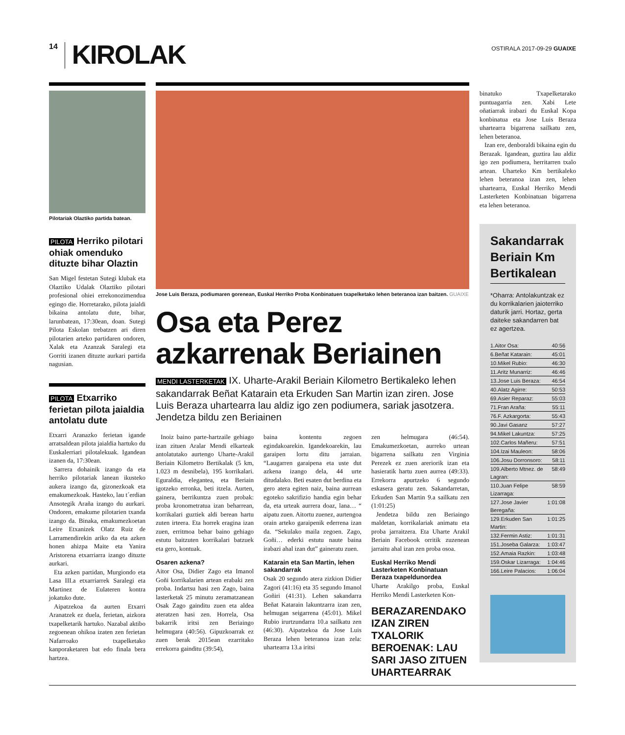14 KIROLAK
OSTIRALA 2017-09-29 GUAIXE
Pilotariak Olaztiko partida batean.
PILOTA Herriko pilotari ohiak omenduko dituzte bihar Olaztin
San Migel festetan Sutegi klubak eta Olaztiko Udalak Olaztiko pilotari profesional ohiei errekonozimendua egingo die. Horretarako, pilota jaialdi bikaina antolatu dute, bihar, larunbatean, 17:30ean, doan. Sutegi Pilota Eskolan trebatzen ari diren pilotarien arteko partidaren ondoren, Xalak eta Azanzak Saralegi eta Gorriti izanen dituzte aurkari partida nagusian.
PILOTA Etxarriko ferietan pilota jaialdia antolatu dute
Etxarri Aranazko ferietan igande arratsaldean pilota jaialdia hartuko du Euskalerriari pilotalekuak. Igandean izanen da, 17:30ean.
Sarrera dohainik izango da eta herriko pilotariak lanean ikusteko aukera izango da, gizonezkoak eta emakumezkoak. Hasteko, lau t´erdian Ansotegik Araña izango du aurkari. Ondoren, emakume pilotarien txanda izango da. Binaka, emakumezkoetan Leire Etxanizek Olatz Ruiz de Larramendirekin ariko da eta azken honen ahizpa Maite eta Yanira Aristorena etxarriarra izango dituzte aurkari.
Eta azken partidan, Murgiondo eta Lasa III.a etxarriarrek Saralegi eta Martinez de Eulateren kontra jokatuko dute.
Aipatzekoa da aurten Etxarri Aranatzek ez duela, ferietan, aizkora txapelketarik hartuko. Nazabal aktibo zegoenean ohikoa izaten zen ferietan Nafarroako txapelketako kanporaketaren bat edo finala bera hartzea.
Jose Luis Beraza, podiumaren gorenean, Euskal Herriko Proba Konbinatuen txapelketako lehen beteranoa izan baitzen. GUAIXE
Osa eta Perez azkarrenak Beriainen
MENDI LASTERKETAK IX. Uharte-Arakil Beriain Kilometro Bertikaleko lehen sakandarrak Beñat Katarain eta Erkuden San Martin izan ziren. Jose Luis Beraza uhartearra lau aldiz igo zen podiumera, sariak jasotzera. Jendetza bildu zen Beriainen
Inoiz baino parte-hartzaile gehiago izan zituen Aralar Mendi elkarteak antolatutako aurtengo Uharte-Arakil Beriain Kilometro Bertikalak (5 km, 1.023 m desnibela), 195 korrikalari. Eguraldia, elegantea, eta Beriain igotzeko erronka, beti itzela. Aurten, gainera, berrikuntza zuen probak: proba kronometratua izan beharrean, korrikalari guztiek aldi berean hartu zuten irteera. Eta horrek eragina izan zuen, erritmoa behar baino gehiago estutu baitzuten korrikalari batzuek eta gero, kontuak.
Osaren azkena?
Aitor Osa, Didier Zago eta Imanol Goñi korrikalarien artean erabaki zen proba. Indartsu hasi zen Zago, baina lasterketak 25 minutu zeramatzanean Osak Zago gainditu zuen eta aldea ateratzen hasi zen. Horrela, Osa bakarrik iritsi zen Beriaingo helmugara (40:56). Gipuzkoarrak ez zuen berak 2015ean ezarritako errekorra gainditu (39:54),
baina kontentu zegoen egindakoarekin. Igandekoarekin, lau garaipen lortu ditu jarraian. “Laugarren garaipena eta uste dut azkena izango dela, 44 urte ditudalako. Beti esaten dut berdina eta gero atera egiten naiz, baina aurrean egoteko sakrifizio handia egin behar da, eta urteak aurrera doaz, lana… “ aipatu zuen. Aitortu zuenez, aurtengoa orain arteko garaipenik ederrena izan da. “Sekulako maila zegoen. Zago, Goñi… ederki estutu naute baina irabazi ahal izan dut” gaineratu zuen.
Katarain eta San Martin, lehen sakandarrak
Osak 20 segundo atera zizkion Didier Zagori (41:16) eta 35 segundo Imanol Goñiri (41:31). Lehen sakandarra Beñat Katarain lakuntzarra izan zen, helmugan seigarrena (45:01). Mikel Rubio irurtzundarra 10.a sailkatu zen (46:30). Aipatzekoa da Jose Luis Beraza lehen beteranoa izan zela: uhartearra 13.a iritsi
zen helmugara (46:54). Emakumezkoetan, aurreko urtean bigarrena sailkatu zen Virginia Perezek ez zuen areriorik izan eta hasieratik hartu zuen aurrea (49:33). Errekorra apurtzeko 6 segundo eskasera geratu zen. Sakandarretan, Erkuden San Martin 9.a sailkatu zen (1:01:25)
Jendetza bildu zen Beriaingo maldetan, korrikalariak animatu eta proba jarraitzera. Eta Uharte Arakil Beriain Facebook orritik zuzenean jarraitu ahal izan zen proba osoa.
Euskal Herriko Mendi Lasterketen Konbinatuan Beraza txapeldunordea
Uharte Arakilgo proba, Euskal Herriko Mendi Lasterketen Kon-
BERAZARENDAKO IZAN ZIREN TXALORIK BEROENAK: LAU SARI JASO ZITUEN UHARTEARRAK
binatuko Txapelketarako puntuagarria zen. Xabi Lete oñatiarrak irabazi du Euskal Kopa konbinatua eta Jose Luis Beraza uhartearra bigarrena sailkatu zen, lehen beteranoa.
Izan ere, denboraldi bikaina egin du Berazak. Igandean, guztira lau aldiz igo zen podiumera, herritarren txalo artean. Uharteko Km bertikaleko lehen beteranoa izan zen, lehen uhartearra, Euskal Herriko Mendi Lasterketen Konbinatuan bigarrena eta lehen beteranoa.
Sakandarrak Beriain Km Bertikalean
*Oharra: Antolakuntzak ez du korrikalarien jaioterriko daturik jarri. Hortaz, gerta daiteke sakandarren bat ez agertzea.
1.Aitor Osa: 40:56
6.Beñat Katarain: 45:01
10.Mikel Rubio: 46:30
11.Aritz Munarriz: 46:46
13.Jose Luis Beraza: 46:54
40.Alatz Agirre: 50:53
69.Asier Reparaz: 55:03
71.Fran Araña: 55:11
76.F. Azkargorta: 55:43
90.Javi Gasanz 57:27
94.Mikel Lakuntza: 57:25
102.Carlos Mañeru: 57:51
104.Izai Mauleon: 58:06
106.Josu Dorronsoro: 58:11
109.Alberto Mtnez. de Lagran: 58:49
110.Juan Felipe Lizarraga: 58:59
127.Jose Javier Beregaña: 1:01:08
129.Erkuden San Martin: 1:01:25
132.Fermin Astiz: 1:01:31
151.Joseba Galarza: 1:03:47
152.Amaia Razkin: 1:03:48
159.Oskar Lizarraga: 1:04:46
166.Leire Palacios: 1:06:04